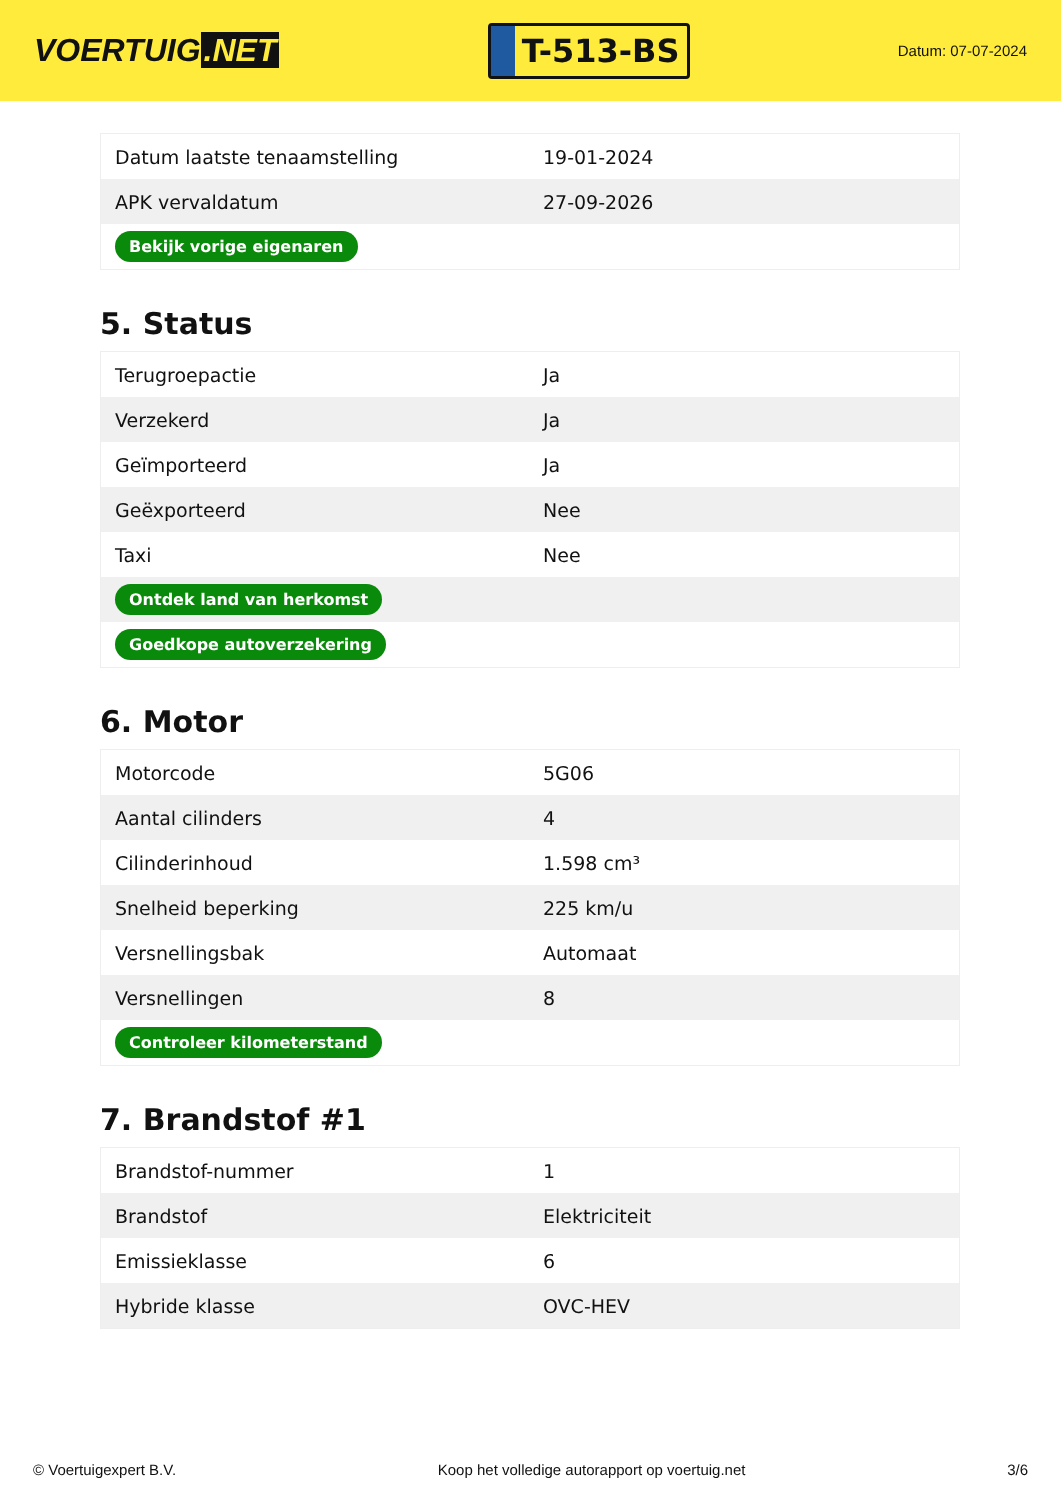VOERTUIG.NET
T-513-BS
Datum: 07-07-2024
| Datum laatste tenaamstelling | 19-01-2024 |
| APK vervaldatum | 27-09-2026 |
| Bekijk vorige eigenaren | |
5. Status
| Terugroepactie | Ja |
| Verzekerd | Ja |
| Geïmporteerd | Ja |
| Geëxporteerd | Nee |
| Taxi | Nee |
| Ontdek land van herkomst | |
| Goedkope autoverzekering | |
6. Motor
| Motorcode | 5G06 |
| Aantal cilinders | 4 |
| Cilinderinhoud | 1.598 cm³ |
| Snelheid beperking | 225 km/u |
| Versnellingsbak | Automaat |
| Versnellingen | 8 |
| Controleer kilometerstand | |
7. Brandstof #1
| Brandstof-nummer | 1 |
| Brandstof | Elektriciteit |
| Emissieklasse | 6 |
| Hybride klasse | OVC-HEV |
© Voertuigexpert B.V. Koop het volledige autorapport op voertuig.net 3/6